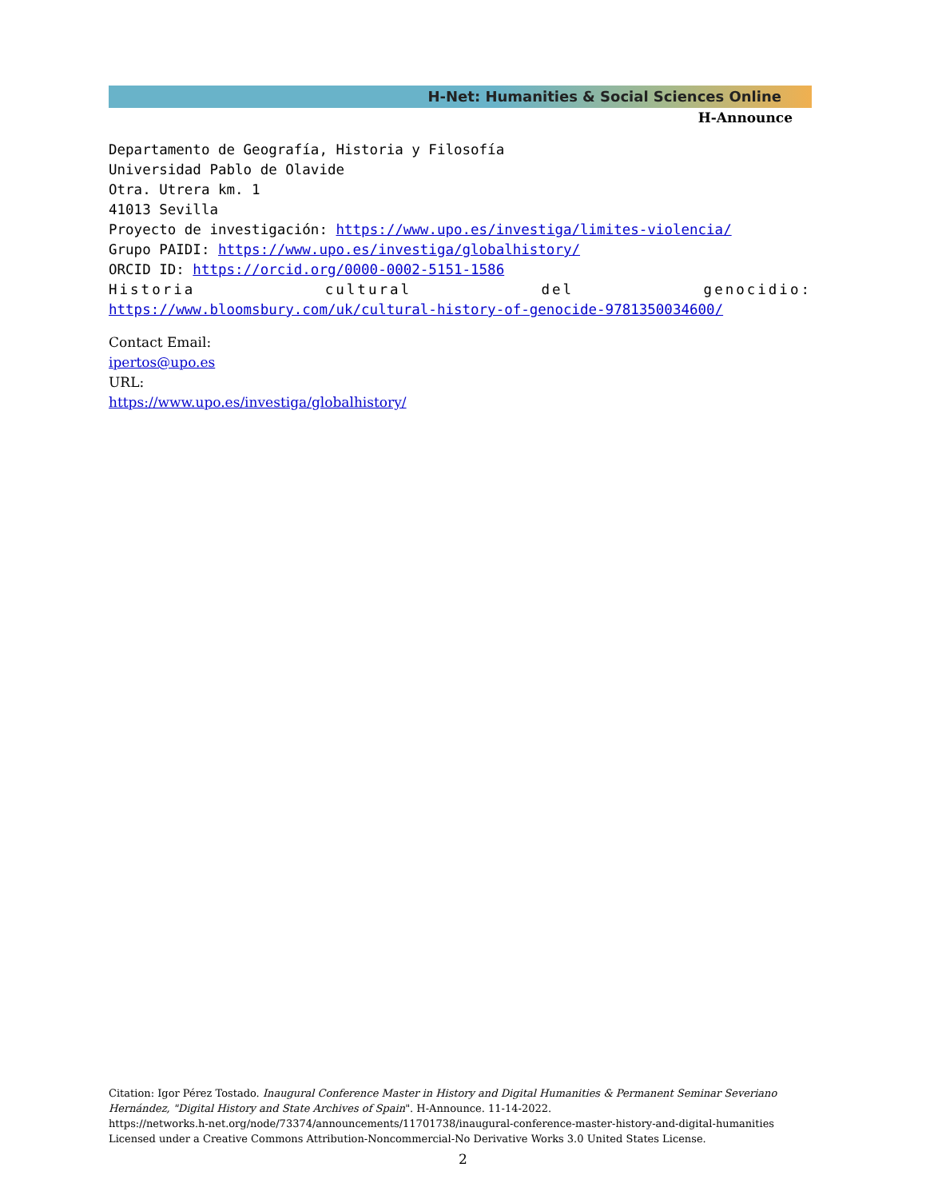H-Net: Humanities & Social Sciences Online
H-Announce
Departamento de Geografía, Historia y Filosofía
Universidad Pablo de Olavide
Otra. Utrera km. 1
41013 Sevilla
Proyecto de investigación: https://www.upo.es/investiga/limites-violencia/
Grupo PAIDI: https://www.upo.es/investiga/globalhistory/
ORCID ID: https://orcid.org/0000-0002-5151-1586
Historia cultural del genocidio:
https://www.bloomsbury.com/uk/cultural-history-of-genocide-9781350034600/
Contact Email:
ipertos@upo.es
URL:
https://www.upo.es/investiga/globalhistory/
Citation: Igor Pérez Tostado. Inaugural Conference Master in History and Digital Humanities & Permanent Seminar Severiano Hernández, "Digital History and State Archives of Spain". H-Announce. 11-14-2022.
https://networks.h-net.org/node/73374/announcements/11701738/inaugural-conference-master-history-and-digital-humanities
Licensed under a Creative Commons Attribution-Noncommercial-No Derivative Works 3.0 United States License.
2